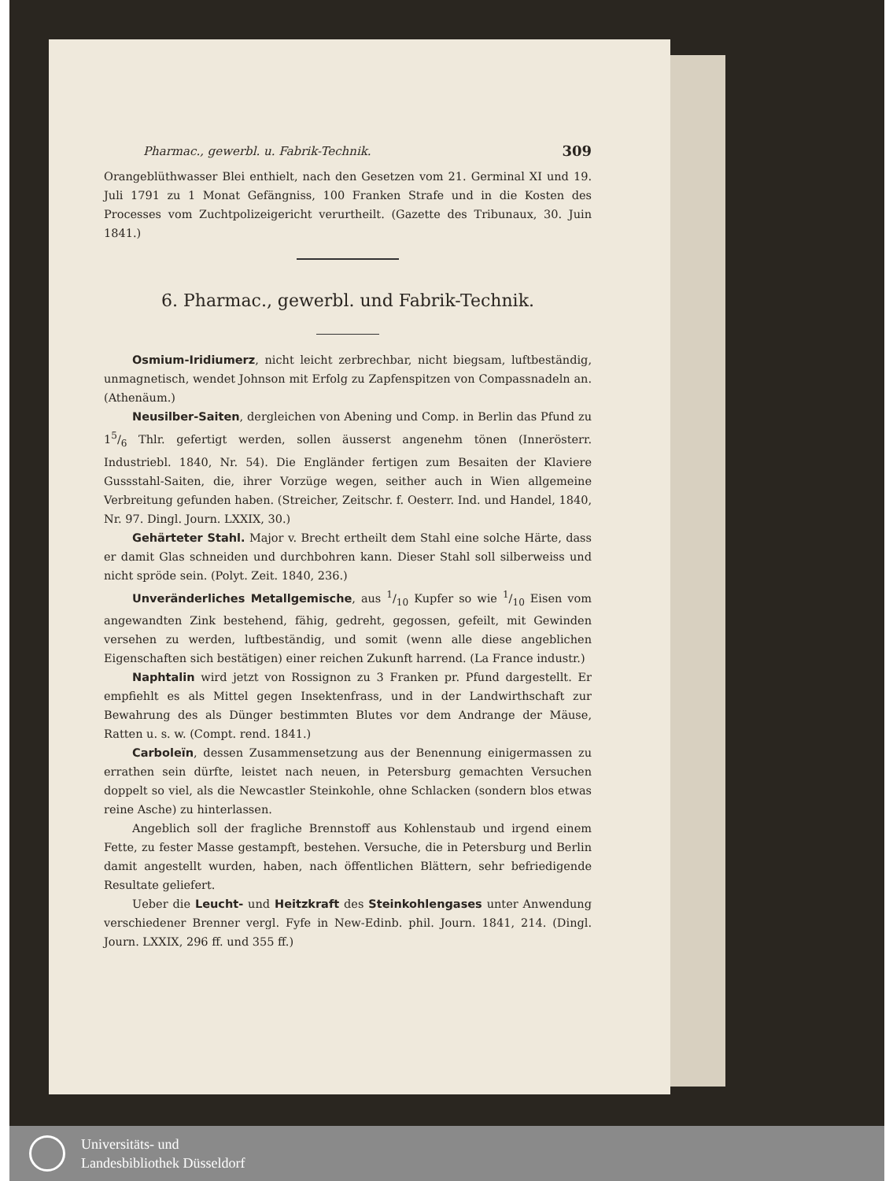Pharmac., gewerbl. u. Fabrik-Technik. 309
Orangeblüthwasser Blei enthielt, nach den Gesetzen vom 21. Germinal XI und 19. Juli 1791 zu 1 Monat Gefängniss, 100 Franken Strafe und in die Kosten des Processes vom Zuchtpolizeigericht verurtheilt. (Gazette des Tribunaux, 30. Juin 1841.)
6. Pharmac., gewerbl. und Fabrik-Technik.
Osmium-Iridiumerz, nicht leicht zerbrechbar, nicht biegsam, luftbeständig, unmagnetisch, wendet Johnson mit Erfolg zu Zapfenspitzen von Compassnadeln an. (Athenäum.)
Neusilber-Saiten, dergleichen von Abening und Comp. in Berlin das Pfund zu 15/6 Thlr. gefertigt werden, sollen äusserst angenehm tönen (Innerösterr. Industriebl. 1840, Nr. 54). Die Engländer fertigen zum Besaiten der Klaviere Gussstahl-Saiten, die, ihrer Vorzüge wegen, seither auch in Wien allgemeine Verbreitung gefunden haben. (Streicher, Zeitschr. f. Oesterr. Ind. und Handel, 1840, Nr. 97. Dingl. Journ. LXXIX, 30.)
Gehärteter Stahl. Major v. Brecht ertheilt dem Stahl eine solche Härte, dass er damit Glas schneiden und durchbohren kann. Dieser Stahl soll silberweiss und nicht spröde sein. (Polyt. Zeit. 1840, 236.)
Unveränderliches Metallgemische, aus 1/10 Kupfer so wie 1/10 Eisen vom angewandten Zink bestehend, fähig, gedreht, gegossen, gefeilt, mit Gewinden versehen zu werden, luftbeständig, und somit (wenn alle diese angeblichen Eigenschaften sich bestätigen) einer reichen Zukunft harrend. (La France industr.)
Naphtalin wird jetzt von Rossignon zu 3 Franken pr. Pfund dargestellt. Er empfiehlt es als Mittel gegen Insektenfrass, und in der Landwirthschaft zur Bewahrung des als Dünger bestimmten Blutes vor dem Andrange der Mäuse, Ratten u. s. w. (Compt. rend. 1841.)
Carboleïn, dessen Zusammensetzung aus der Benennung einigermassen zu errathen sein dürfte, leistet nach neuen, in Petersburg gemachten Versuchen doppelt so viel, als die Newcastler Steinkohle, ohne Schlacken (sondern blos etwas reine Asche) zu hinterlassen.
Angeblich soll der fragliche Brennstoff aus Kohlenstaub und irgend einem Fette, zu fester Masse gestampft, bestehen. Versuche, die in Petersburg und Berlin damit angestellt wurden, haben, nach öffentlichen Blättern, sehr befriedigende Resultate geliefert.
Ueber die Leucht- und Heitzkraft des Steinkohlengases unter Anwendung verschiedener Brenner vergl. Fyfe in New-Edinb. phil. Journ. 1841, 214. (Dingl. Journ. LXXIX, 296 ff. und 355 ff.)
Universitäts- und
Landesbibliothek Düsseldorf